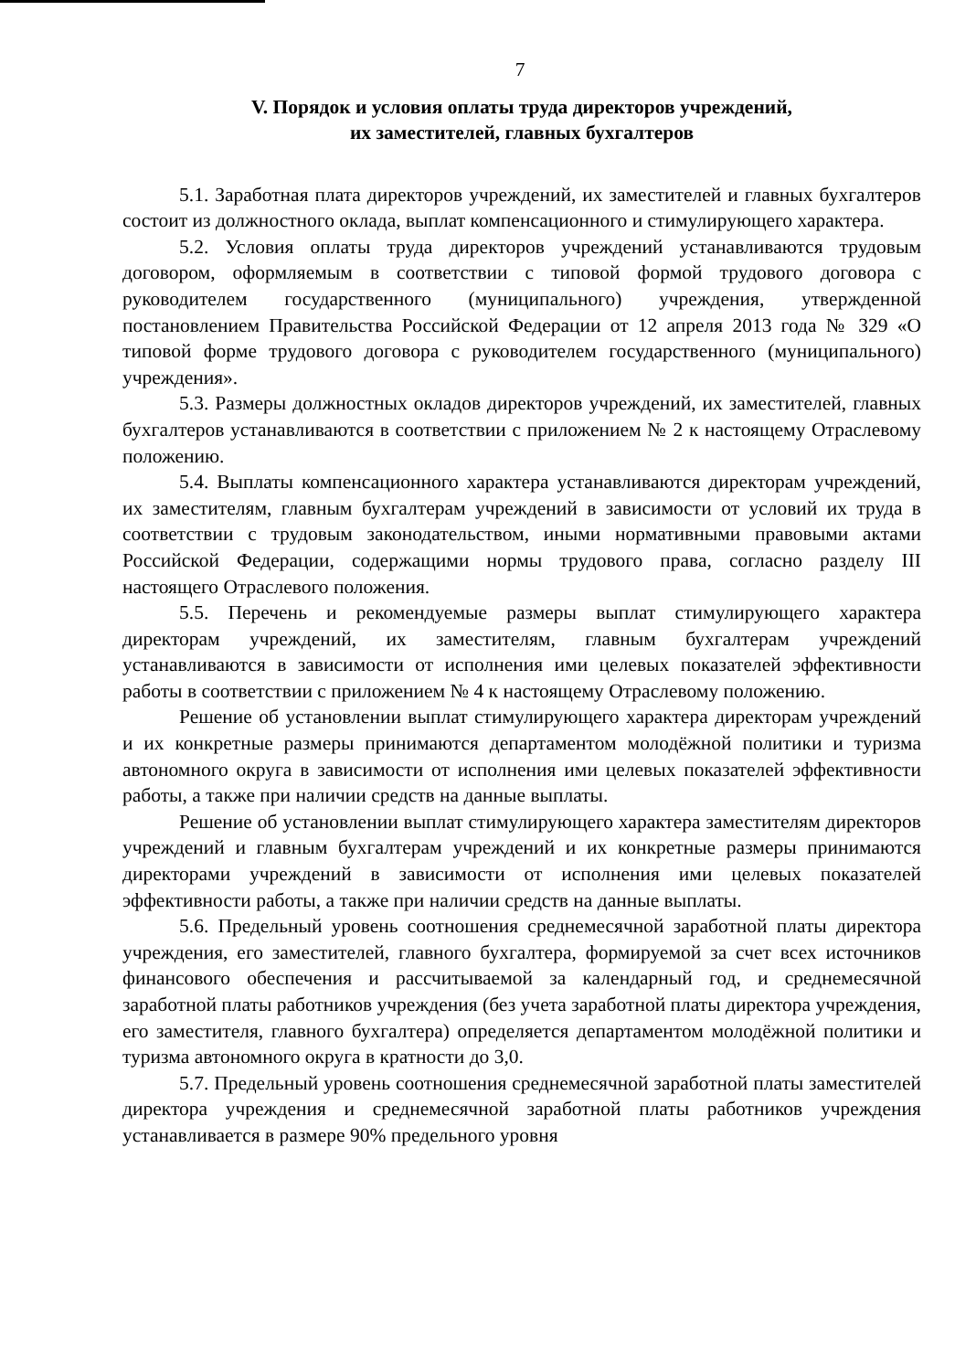7
V. Порядок и условия оплаты труда директоров учреждений,
их заместителей, главных бухгалтеров
5.1. Заработная плата директоров учреждений, их заместителей и главных бухгалтеров состоит из должностного оклада, выплат компенсационного и стимулирующего характера.
5.2. Условия оплаты труда директоров учреждений устанавливаются трудовым договором, оформляемым в соответствии с типовой формой трудового договора с руководителем государственного (муниципального) учреждения, утвержденной постановлением Правительства Российской Федерации от 12 апреля 2013 года № 329 «О типовой форме трудового договора с руководителем государственного (муниципального) учреждения».
5.3. Размеры должностных окладов директоров учреждений, их заместителей, главных бухгалтеров устанавливаются в соответствии с приложением № 2 к настоящему Отраслевому положению.
5.4. Выплаты компенсационного характера устанавливаются директорам учреждений, их заместителям, главным бухгалтерам учреждений в зависимости от условий их труда в соответствии с трудовым законодательством, иными нормативными правовыми актами Российской Федерации, содержащими нормы трудового права, согласно разделу III настоящего Отраслевого положения.
5.5. Перечень и рекомендуемые размеры выплат стимулирующего характера директорам учреждений, их заместителям, главным бухгалтерам учреждений устанавливаются в зависимости от исполнения ими целевых показателей эффективности работы в соответствии с приложением № 4 к настоящему Отраслевому положению.
Решение об установлении выплат стимулирующего характера директорам учреждений и их конкретные размеры принимаются департаментом молодёжной политики и туризма автономного округа в зависимости от исполнения ими целевых показателей эффективности работы, а также при наличии средств на данные выплаты.
Решение об установлении выплат стимулирующего характера заместителям директоров учреждений и главным бухгалтерам учреждений и их конкретные размеры принимаются директорами учреждений в зависимости от исполнения ими целевых показателей эффективности работы, а также при наличии средств на данные выплаты.
5.6. Предельный уровень соотношения среднемесячной заработной платы директора учреждения, его заместителей, главного бухгалтера, формируемой за счет всех источников финансового обеспечения и рассчитываемой за календарный год, и среднемесячной заработной платы работников учреждения (без учета заработной платы директора учреждения, его заместителя, главного бухгалтера) определяется департаментом молодёжной политики и туризма автономного округа в кратности до 3,0.
5.7. Предельный уровень соотношения среднемесячной заработной платы заместителей директора учреждения и среднемесячной заработной платы работников учреждения устанавливается в размере 90% предельного уровня